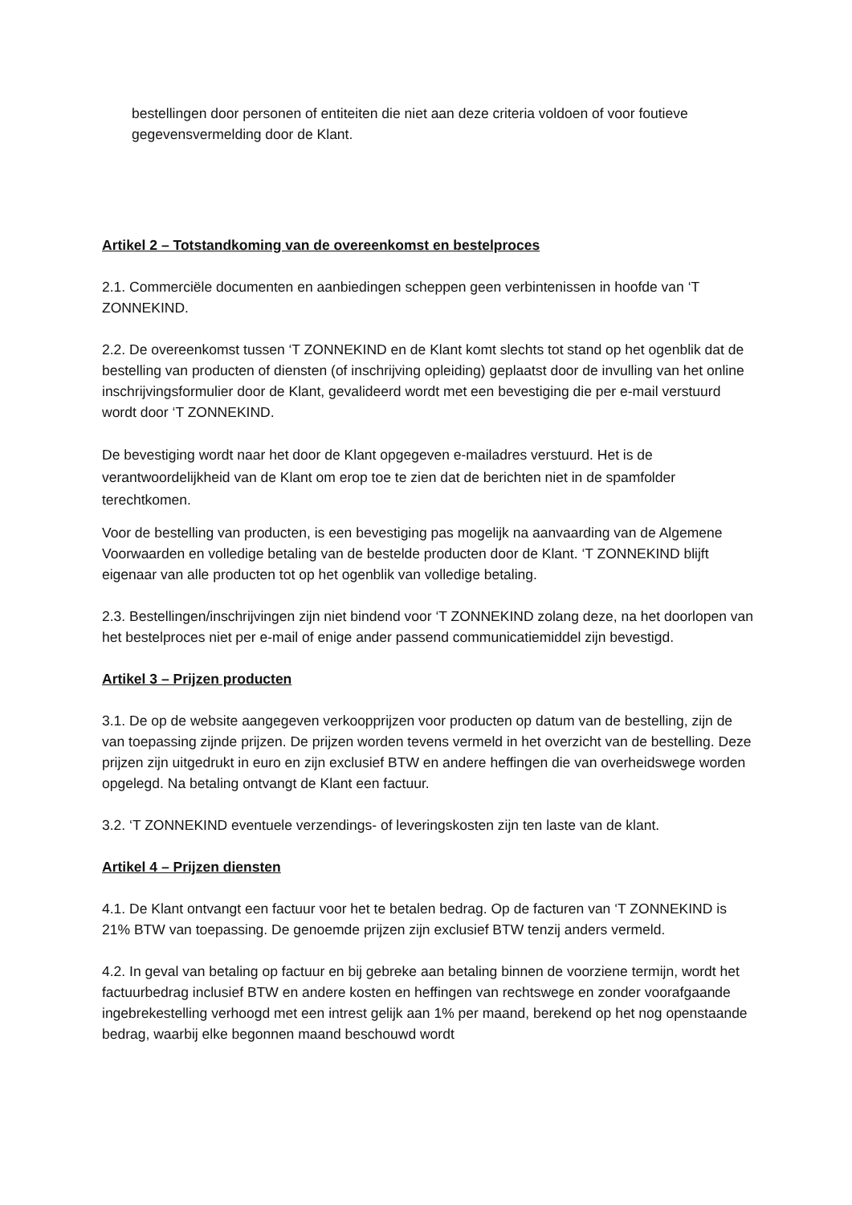bestellingen door personen of entiteiten die niet aan deze criteria voldoen of voor foutieve gegevensvermelding door de Klant.
Artikel 2 – Totstandkoming van de overeenkomst en bestelproces
2.1. Commerciële documenten en aanbiedingen scheppen geen verbintenissen in hoofde van ‘T ZONNEKIND.
2.2. De overeenkomst tussen ‘T ZONNEKIND en de Klant komt slechts tot stand op het ogenblik dat de bestelling van producten of diensten (of inschrijving opleiding) geplaatst door de invulling van het online inschrijvingsformulier door de Klant, gevalideerd wordt met een bevestiging die per e-mail verstuurd wordt door ‘T ZONNEKIND.
De bevestiging wordt naar het door de Klant opgegeven e-mailadres verstuurd. Het is de verantwoordelijkheid van de Klant om erop toe te zien dat de berichten niet in de spamfolder terechtkomen.
Voor de bestelling van producten, is een bevestiging pas mogelijk na aanvaarding van de Algemene Voorwaarden en volledige betaling van de bestelde producten door de Klant. ‘T ZONNEKIND blijft eigenaar van alle producten tot op het ogenblik van volledige betaling.
2.3. Bestellingen/inschrijvingen zijn niet bindend voor ‘T ZONNEKIND zolang deze, na het doorlopen van het bestelproces niet per e-mail of enige ander passend communicatiemiddel zijn bevestigd.
Artikel 3 – Prijzen producten
3.1. De op de website aangegeven verkoopprijzen voor producten op datum van de bestelling, zijn de van toepassing zijnde prijzen. De prijzen worden tevens vermeld in het overzicht van de bestelling. Deze prijzen zijn uitgedrukt in euro en zijn exclusief BTW en andere heffingen die van overheidswege worden opgelegd. Na betaling ontvangt de Klant een factuur.
3.2. ‘T ZONNEKIND eventuele verzendings- of leveringskosten zijn ten laste van de klant.
Artikel 4 – Prijzen diensten
4.1. De Klant ontvangt een factuur voor het te betalen bedrag. Op de facturen van ‘T ZONNEKIND is 21% BTW van toepassing. De genoemde prijzen zijn exclusief BTW tenzij anders vermeld.
4.2. In geval van betaling op factuur en bij gebreke aan betaling binnen de voorziene termijn, wordt het factuurbedrag inclusief BTW en andere kosten en heffingen van rechtswege en zonder voorafgaande ingebrekestelling verhoogd met een intrest gelijk aan 1% per maand, berekend op het nog openstaande bedrag, waarbij elke begonnen maand beschouwd wordt